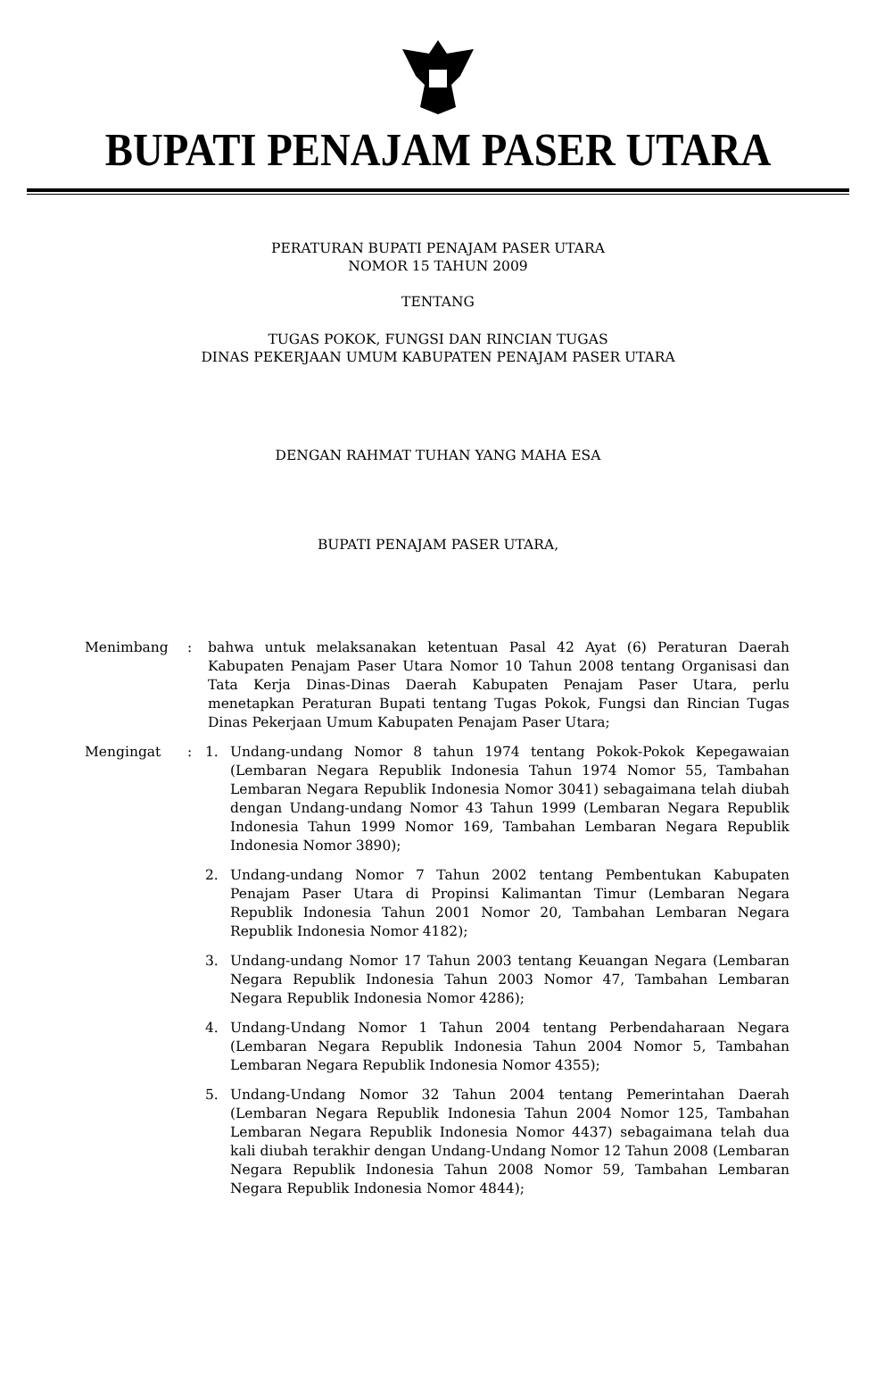BUPATI PENAJAM PASER UTARA
PERATURAN BUPATI PENAJAM PASER UTARA
NOMOR 15 TAHUN 2009
TENTANG
TUGAS POKOK, FUNGSI DAN RINCIAN TUGAS
DINAS PEKERJAAN UMUM KABUPATEN PENAJAM PASER UTARA
DENGAN RAHMAT TUHAN YANG MAHA ESA
BUPATI PENAJAM PASER UTARA,
Menimbang : bahwa untuk melaksanakan ketentuan Pasal 42 Ayat (6) Peraturan Daerah Kabupaten Penajam Paser Utara Nomor 10 Tahun 2008 tentang Organisasi dan Tata Kerja Dinas-Dinas Daerah Kabupaten Penajam Paser Utara, perlu menetapkan Peraturan Bupati tentang Tugas Pokok, Fungsi dan Rincian Tugas Dinas Pekerjaan Umum Kabupaten Penajam Paser Utara;
Mengingat : 1. Undang-undang Nomor 8 tahun 1974 tentang Pokok-Pokok Kepegawaian (Lembaran Negara Republik Indonesia Tahun 1974 Nomor 55, Tambahan Lembaran Negara Republik Indonesia Nomor 3041) sebagaimana telah diubah dengan Undang-undang Nomor 43 Tahun 1999 (Lembaran Negara Republik Indonesia Tahun 1999 Nomor 169, Tambahan Lembaran Negara Republik Indonesia Nomor 3890);
2. Undang-undang Nomor 7 Tahun 2002 tentang Pembentukan Kabupaten Penajam Paser Utara di Propinsi Kalimantan Timur (Lembaran Negara Republik Indonesia Tahun 2001 Nomor 20, Tambahan Lembaran Negara Republik Indonesia Nomor 4182);
3. Undang-undang Nomor 17 Tahun 2003 tentang Keuangan Negara (Lembaran Negara Republik Indonesia Tahun 2003 Nomor 47, Tambahan Lembaran Negara Republik Indonesia Nomor 4286);
4. Undang-Undang Nomor 1 Tahun 2004 tentang Perbendaharaan Negara (Lembaran Negara Republik Indonesia Tahun 2004 Nomor 5, Tambahan Lembaran Negara Republik Indonesia Nomor 4355);
5. Undang-Undang Nomor 32 Tahun 2004 tentang Pemerintahan Daerah (Lembaran Negara Republik Indonesia Tahun 2004 Nomor 125, Tambahan Lembaran Negara Republik Indonesia Nomor 4437) sebagaimana telah dua kali diubah terakhir dengan Undang-Undang Nomor 12 Tahun 2008 (Lembaran Negara Republik Indonesia Tahun 2008 Nomor 59, Tambahan Lembaran Negara Republik Indonesia Nomor 4844);